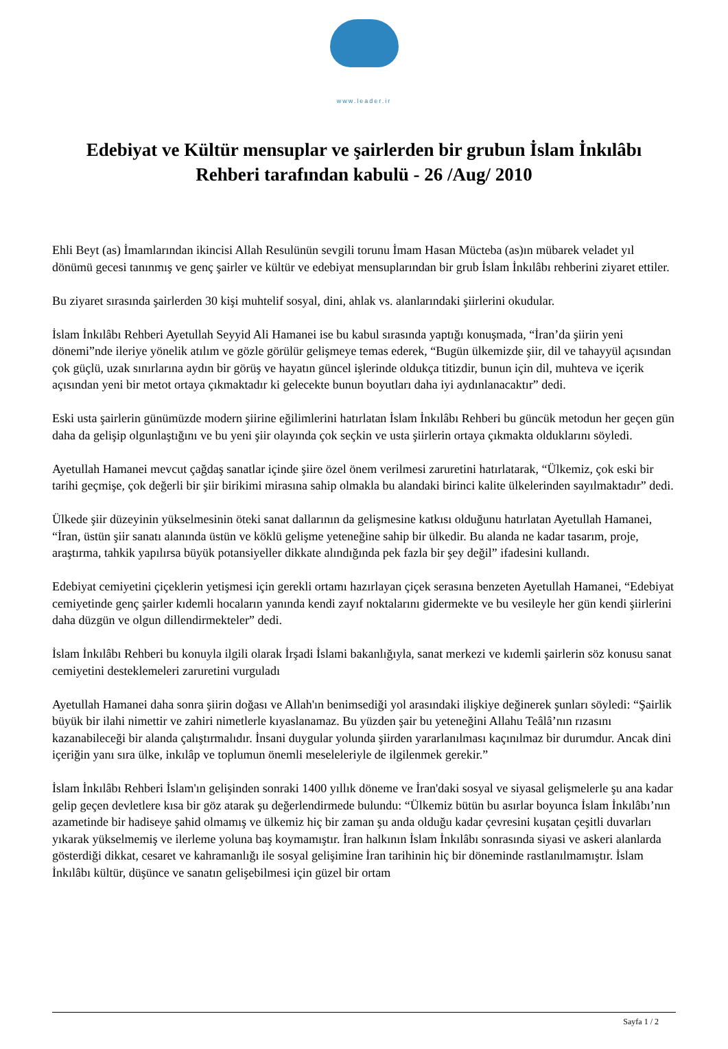www.leader.ir
Edebiyat ve Kültür mensuplar ve şairlerden bir grubun İslam İnkılâbı Rehberi tarafından kabulü - 26 /Aug/ 2010
Ehli Beyt (as) İmamlarından ikincisi Allah Resulünün sevgili torunu İmam Hasan Mücteba (as)ın mübarek veladet yıl dönümü gecesi tanınmış ve genç şairler ve kültür ve edebiyat mensuplarından bir grub İslam İnkılâbı rehberini ziyaret ettiler.
Bu ziyaret sırasında şairlerden 30 kişi muhtelif sosyal, dini, ahlak vs. alanlarındaki şiirlerini okudular.
İslam İnkılâbı Rehberi Ayetullah Seyyid Ali Hamanei ise bu kabul sırasında yaptığı konuşmada, “İran’da şiirin yeni dönemi”nde ileriye yönelik atılım ve gözle görülür gelişmeye temas ederek, “Bugün ülkemizde şiir, dil ve tahayyül açısından çok güçlü, uzak sınırlarına aydın bir görüş ve hayatın güncel işlerinde oldukça titizdir, bunun için dil, muhteva ve içerik açısından yeni bir metot ortaya çıkmaktadır ki gelecekte bunun boyutları daha iyi aydınlanacaktır” dedi.
Eski usta şairlerin günümüzde modern şiirine eğilimlerini hatırlatan İslam İnkılâbı Rehberi bu güncük metodun her geçen gün daha da gelişip olgunlaştığını ve bu yeni şiir olayında çok seçkin ve usta şiirlerin ortaya çıkmakta olduklarını söyledi.
Ayetullah Hamanei mevcut çağdaş sanatlar içinde şiire özel önem verilmesi zaruretini hatırlatarak, “Ülkemiz, çok eski bir tarihi geçmişe, çok değerli bir şiir birikimi mirasına sahip olmakla bu alandaki birinci kalite ülkelerinden sayılmaktadır” dedi.
Ülkede şiir düzeyinin yükselmesinin öteki sanat dallarının da gelişmesine katkısı olduğunu hatırlatan Ayetullah Hamanei, “İran, üstün şiir sanatı alanında üstün ve köklü gelişme yeteneğine sahip bir ülkedir. Bu alanda ne kadar tasarım, proje, araştırma, tahkik yapılırsa büyük potansiyeller dikkate alındığında pek fazla bir şey değil” ifadesini kullandı.
Edebiyat cemiyetini çiçeklerin yetişmesi için gerekli ortamı hazırlayan çiçek serasına benzeten Ayetullah Hamanei, “Edebiyat cemiyetinde genç şairler kıdemli hocaların yanında kendi zayıf noktalarını gidermekte ve bu vesileyle her gün kendi şiirlerini daha düzgün ve olgun dillendirmekteler” dedi.
İslam İnkılâbı Rehberi bu konuyla ilgili olarak İrşadi İslami bakanlığıyla, sanat merkezi ve kıdemli şairlerin söz konusu sanat cemiyetini desteklemeleri zaruretini vurguladı
Ayetullah Hamanei daha sonra şiirin doğası ve Allah'ın benimsediği yol arasındaki ilişkiye değinerek şunları söyledi: “Şairlik büyük bir ilahi nimettir ve zahiri nimetlerle kıyaslanamaz. Bu yüzden şair bu yeteneğini Allahu Teâlâ’nın rızasını kazanabileceği bir alanda çalıştırmalıdır. İnsani duygular yolunda şiirden yararlanılması kaçınılmaz bir durumdur. Ancak dini içeriğin yanı sıra ülke, inkılâp ve toplumun önemli meseleleriyle de ilgilenmek gerekir.”
İslam İnkılâbı Rehberi İslam'ın gelişinden sonraki 1400 yıllık döneme ve İran'daki sosyal ve siyasal gelişmelerle şu ana kadar gelip geçen devletlere kısa bir göz atarak şu değerlendirmede bulundu: “Ülkemiz bütün bu asırlar boyunca İslam İnkılâbı’nın azametinde bir hadiseye şahid olmamış ve ülkemiz hiç bir zaman şu anda olduğu kadar çevresini kuşatan çeşitli duvarları yıkarak yükselmemiş ve ilerleme yoluna baş koymamıştır. İran halkının İslam İnkılâbı sonrasında siyasi ve askeri alanlarda gösterdiği dikkat, cesaret ve kahramanlığı ile sosyal gelişimine İran tarihinin hiç bir döneminde rastlanılmamıştır. İslam İnkılâbı kültür, düşünce ve sanatın gelişebilmesi için güzel bir ortam
Sayfa 1 / 2